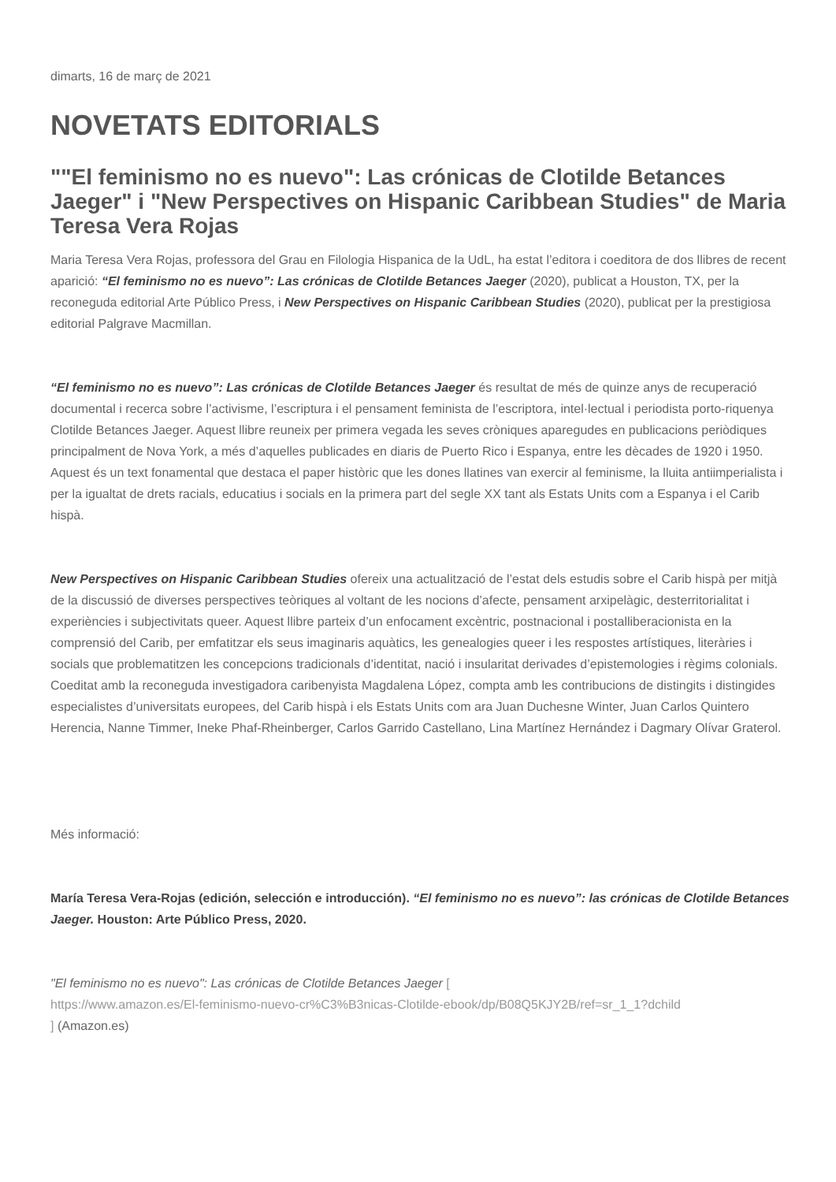dimarts, 16 de març de 2021
NOVETATS EDITORIALS
""El feminismo no es nuevo": Las crónicas de Clotilde Betances Jaeger" i "New Perspectives on Hispanic Caribbean Studies" de Maria Teresa Vera Rojas
Maria Teresa Vera Rojas, professora del Grau en Filologia Hispanica de la UdL, ha estat l’editora i coeditora de dos llibres de recent aparició: “El feminismo no es nuevo”: Las crónicas de Clotilde Betances Jaeger (2020), publicat a Houston, TX, per la reconeguda editorial Arte Público Press, i New Perspectives on Hispanic Caribbean Studies (2020), publicat per la prestigiosa editorial Palgrave Macmillan.
“El feminismo no es nuevo”: Las crónicas de Clotilde Betances Jaeger és resultat de més de quinze anys de recuperació documental i recerca sobre l’activisme, l’escriptura i el pensament feminista de l’escriptora, intel·lectual i periodista porto-riquenya Clotilde Betances Jaeger. Aquest llibre reuneix per primera vegada les seves cròniques aparegudes en publicacions periòdiques principalment de Nova York, a més d’aquelles publicades en diaris de Puerto Rico i Espanya, entre les dècades de 1920 i 1950. Aquest és un text fonamental que destaca el paper històric que les dones llatines van exercir al feminisme, la lluita antiimperialista i per la igualtat de drets racials, educatius i socials en la primera part del segle XX tant als Estats Units com a Espanya i el Carib hispà.
New Perspectives on Hispanic Caribbean Studies ofereix una actualització de l’estat dels estudis sobre el Carib hispà per mitjà de la discussió de diverses perspectives teòriques al voltant de les nocions d’afecte, pensament arxipelàgic, desterritorialitat i experiències i subjectivitats queer. Aquest llibre parteix d’un enfocament excèntric, postnacional i postalliberacionista en la comprensió del Carib, per emfatitzar els seus imaginaris aquàtics, les genealogies queer i les respostes artístiques, literàries i socials que problematitzen les concepcions tradicionals d’identitat, nació i insularitat derivades d’epistemologies i règims colonials. Coeditat amb la reconeguda investigadora caribenyista Magdalena López, compta amb les contribucions de distingits i distingides especialistes d’universitats europees, del Carib hispà i els Estats Units com ara Juan Duchesne Winter, Juan Carlos Quintero Herencia, Nanne Timmer, Ineke Phaf-Rheinberger, Carlos Garrido Castellano, Lina Martínez Hernández i Dagmary Olívar Graterol.
Més informació:
María Teresa Vera-Rojas (edición, selección e introducción). “El feminismo no es nuevo”: las crónicas de Clotilde Betances Jaeger. Houston: Arte Público Press, 2020.
"El feminismo no es nuevo": Las crónicas de Clotilde Betances Jaeger [
https://www.amazon.es/El-feminismo-nuevo-cr%C3%B3nicas-Clotilde-ebook/dp/B08Q5KJY2B/ref=sr_1_1?dchild
] (Amazon.es)